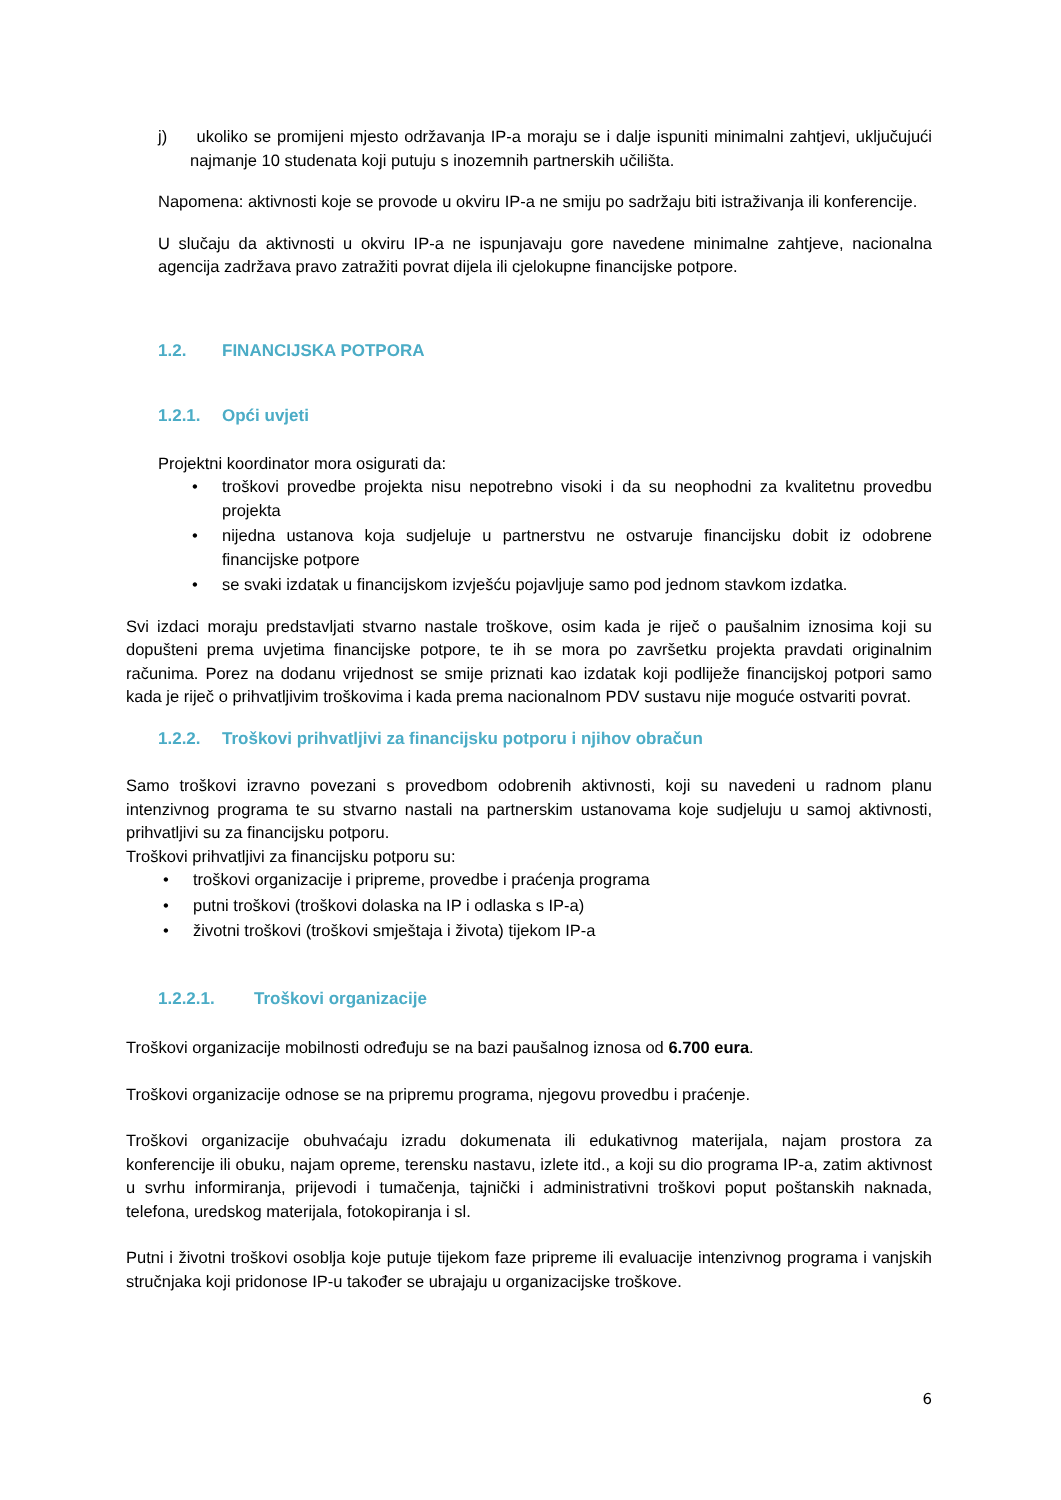j) ukoliko se promijeni mjesto održavanja IP-a moraju se i dalje ispuniti minimalni zahtjevi, uključujući najmanje 10 studenata koji putuju s inozemnih partnerskih učilišta.
Napomena: aktivnosti koje se provode u okviru IP-a ne smiju po sadržaju biti istraživanja ili konferencije.
U slučaju da aktivnosti u okviru IP-a ne ispunjavaju gore navedene minimalne zahtjeve, nacionalna agencija zadržava pravo zatražiti povrat dijela ili cjelokupne financijske potpore.
1.2. FINANCIJSKA POTPORA
1.2.1. Opći uvjeti
Projektni koordinator mora osigurati da:
• troškovi provedbe projekta nisu nepotrebno visoki i da su neophodni za kvalitetnu provedbu projekta
• nijedna ustanova koja sudjeluje u partnerstvu ne ostvaruje financijsku dobit iz odobrene financijske potpore
• se svaki izdatak u financijskom izvješću pojavljuje samo pod jednom stavkom izdatka.
Svi izdaci moraju predstavljati stvarno nastale troškove, osim kada je riječ o paušalnim iznosima koji su dopušteni prema uvjetima financijske potpore, te ih se mora po završetku projekta pravdati originalnim računima. Porez na dodanu vrijednost se smije priznati kao izdatak koji podliježe financijskoj potpori samo kada je riječ o prihvatljivim troškovima i kada prema nacionalnom PDV sustavu nije moguće ostvariti povrat.
1.2.2. Troškovi prihvatljivi za financijsku potporu i njihov obračun
Samo troškovi izravno povezani s provedbom odobrenih aktivnosti, koji su navedeni u radnom planu intenzivnog programa te su stvarno nastali na partnerskim ustanovama koje sudjeluju u samoj aktivnosti, prihvatljivi su za financijsku potporu.
Troškovi prihvatljivi za financijsku potporu su:
• troškovi organizacije i pripreme, provedbe i praćenja programa
• putni troškovi (troškovi dolaska na IP i odlaska s IP-a)
• životni troškovi (troškovi smještaja i života) tijekom IP-a
1.2.2.1. Troškovi organizacije
Troškovi organizacije mobilnosti određuju se na bazi paušalnog iznosa od 6.700 eura.
Troškovi organizacije odnose se na pripremu programa, njegovu provedbu i praćenje.
Troškovi organizacije obuhvaćaju izradu dokumenata ili edukativnog materijala, najam prostora za konferencije ili obuku, najam opreme, terensku nastavu, izlete itd., a koji su dio programa IP-a, zatim aktivnost u svrhu informiranja, prijevodi i tumačenja, tajnički i administrativni troškovi poput poštanskih naknada, telefona, uredskog materijala, fotokopiranja i sl.
Putni i životni troškovi osoblja koje putuje tijekom faze pripreme ili evaluacije intenzivnog programa i vanjskih stručnjaka koji pridonose IP-u također se ubrajaju u organizacijske troškove.
6